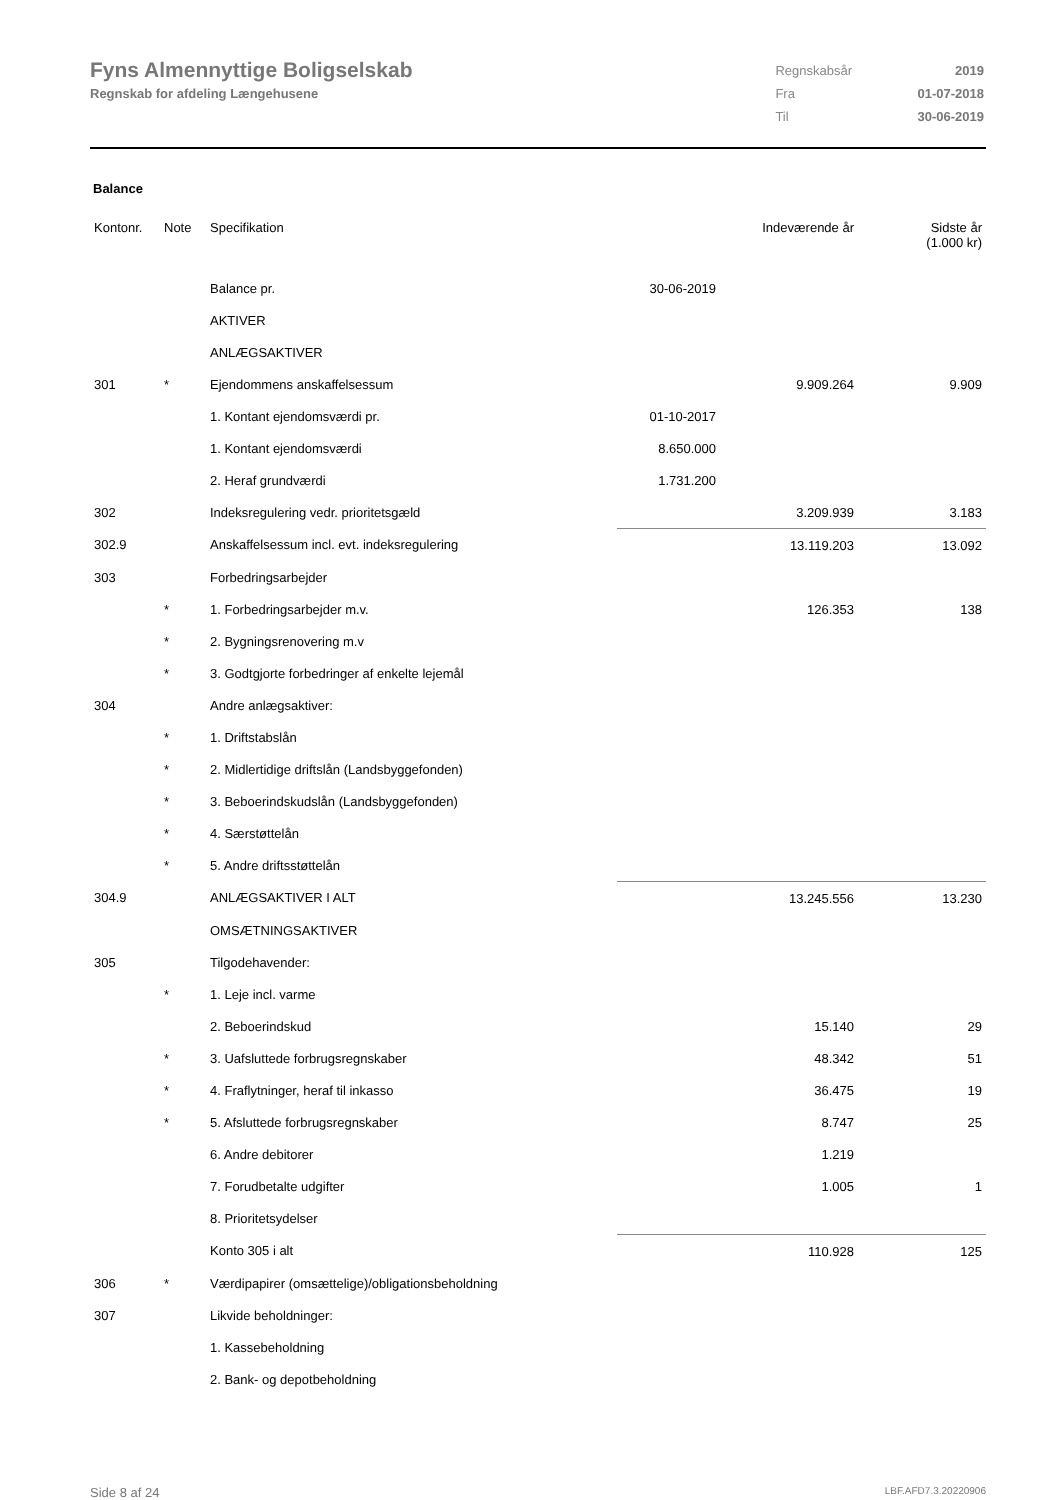Fyns Almennyttige Boligselskab
Regnskab for afdeling Længehusene
| Regnskabsår | 2019 |
| Fra | 01-07-2018 |
| Til | 30-06-2019 |
Balance
| Kontonr. | Note | Specifikation | | Indeværende år | Sidste år (1.000 kr) |
| --- | --- | --- | --- | --- | --- |
| | | Balance pr. | 30-06-2019 | | |
| | | AKTIVER | | | |
| | | ANLÆGSAKTIVER | | | |
| 301 | * | Ejendommens anskaffelsessum | | 9.909.264 | 9.909 |
| | | 1. Kontant ejendomsværdi pr. | 01-10-2017 | | |
| | | 1. Kontant ejendomsværdi | 8.650.000 | | |
| | | 2. Heraf grundværdi | 1.731.200 | | |
| 302 | | Indeksregulering vedr. prioritetsgæld | | 3.209.939 | 3.183 |
| 302.9 | | Anskaffelsessum incl. evt. indeksregulering | | 13.119.203 | 13.092 |
| 303 | | Forbedringsarbejder | | | |
| | * | 1. Forbedringsarbejder m.v. | | 126.353 | 138 |
| | * | 2. Bygningsrenovering m.v | | | |
| | * | 3. Godtgjorte forbedringer af enkelte lejemål | | | |
| 304 | | Andre anlægsaktiver: | | | |
| | * | 1. Driftstabslån | | | |
| | * | 2. Midlertidige driftslån (Landsbyggefonden) | | | |
| | * | 3. Beboerindskudslån (Landsbyggefonden) | | | |
| | * | 4. Særstøttelån | | | |
| | * | 5. Andre driftsstøttelån | | | |
| 304.9 | | ANLÆGSAKTIVER I ALT | | 13.245.556 | 13.230 |
| | | OMSÆTNINGSAKTIVER | | | |
| 305 | | Tilgodehavender: | | | |
| | * | 1. Leje incl. varme | | | |
| | | 2. Beboerindskud | | 15.140 | 29 |
| | * | 3. Uafsluttede forbrugsregnskaber | | 48.342 | 51 |
| | * | 4. Fraflytninger, heraf til inkasso | | 36.475 | 19 |
| | * | 5. Afsluttede forbrugsregnskaber | | 8.747 | 25 |
| | | 6. Andre debitorer | | 1.219 | |
| | | 7. Forudbetalte udgifter | | 1.005 | 1 |
| | | 8. Prioritetsydelser | | | |
| | | Konto 305 i alt | | 110.928 | 125 |
| 306 | * | Værdipapirer (omsættelige)/obligationsbeholdning | | | |
| 307 | | Likvide beholdninger: | | | |
| | | 1. Kassebeholdning | | | |
| | | 2. Bank- og depotbeholdning | | | |
Side 8 af 24 LBF.AFD7.3.20220906